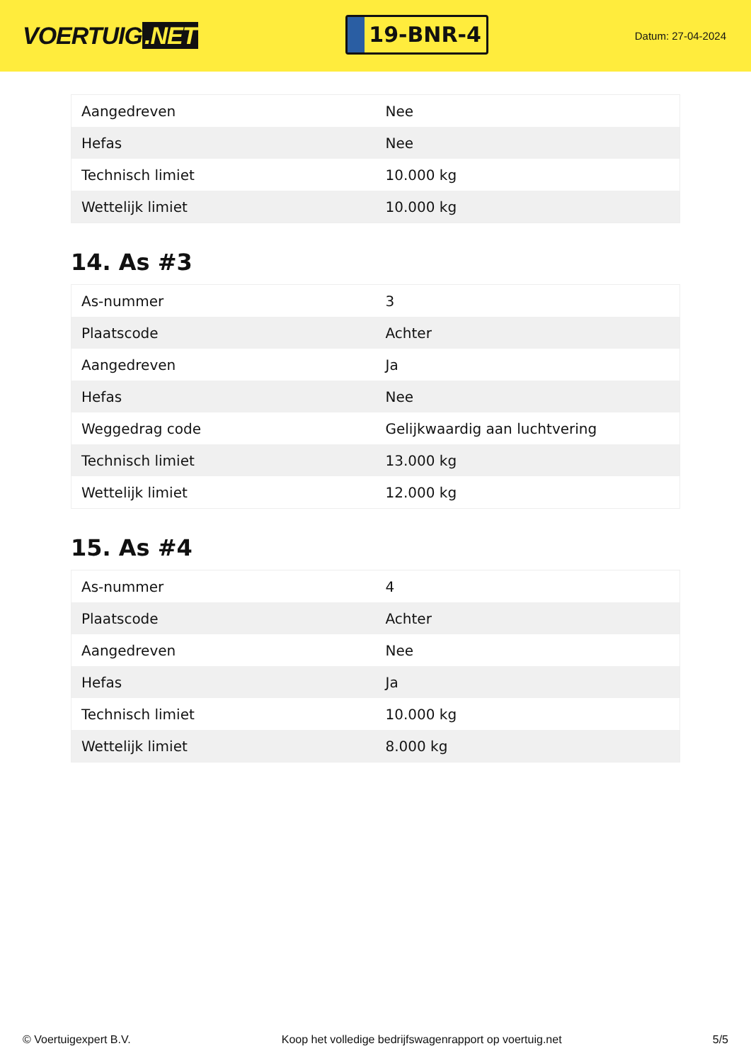VOERTUIG.NET
19-BNR-4
Datum: 27-04-2024
| Aangedreven | Nee |
| Hefas | Nee |
| Technisch limiet | 10.000 kg |
| Wettelijk limiet | 10.000 kg |
14. As #3
| As-nummer | 3 |
| Plaatscode | Achter |
| Aangedreven | Ja |
| Hefas | Nee |
| Weggedrag code | Gelijkwaardig aan luchtvering |
| Technisch limiet | 13.000 kg |
| Wettelijk limiet | 12.000 kg |
15. As #4
| As-nummer | 4 |
| Plaatscode | Achter |
| Aangedreven | Nee |
| Hefas | Ja |
| Technisch limiet | 10.000 kg |
| Wettelijk limiet | 8.000 kg |
© Voertuigexpert B.V. Koop het volledige bedrijfswagenrapport op voertuig.net 5/5